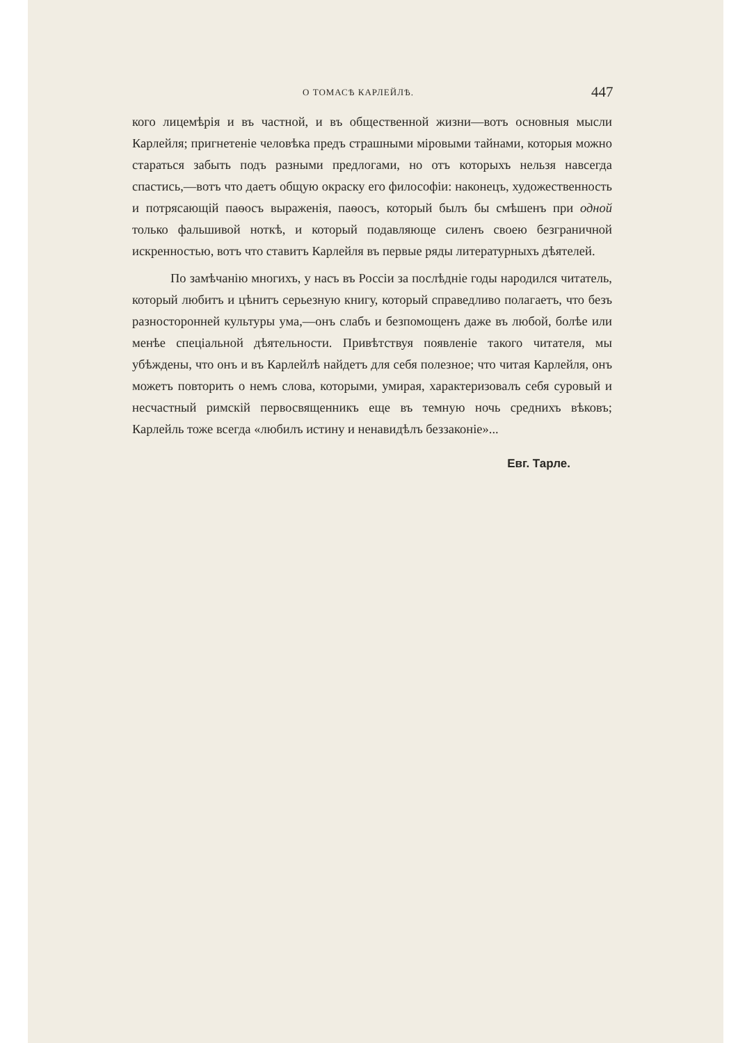О ТОМАСѢ КАРЛЕЙЛѢ. 447
кого лицемѣрія и въ частной, и въ общественной жизни—вотъ основныя мысли Карлейля; пригнетеніе человѣка предъ страшными міровыми тайнами, которыя можно стараться забыть подъ разными предлогами, но отъ которыхъ нельзя навсегда спастись,—вотъ что даетъ общую окраску его философіи: наконецъ, художественность и потрясающій паѳосъ выраженія, паѳосъ, который былъ бы смѣшенъ при одной только фальшивой ноткѣ, и который подавляюще силенъ своею безграничной искренностью, вотъ что ставитъ Карлейля въ первые ряды литературныхъ дѣятелей.
По замѣчанію многихъ, у насъ въ Россіи за послѣдніе годы народился читатель, который любитъ и цѣнитъ серьезную книгу, который справедливо полагаетъ, что безъ разносторонней культуры ума,—онъ слабъ и безпомощенъ даже въ любой, болѣе или менѣе спеціальной дѣятельности. Привѣтствуя появленіе такого читателя, мы убѣждены, что онъ и въ Карлейлѣ найдетъ для себя полезное; что читая Карлейля, онъ можетъ повторить о немъ слова, которыми, умирая, характеризовалъ себя суровый и несчастный римскій первосвященникъ еще въ темную ночь среднихъ вѣковъ; Карлейль тоже всегда «любилъ истину и ненавидѣлъ беззаконіе»...
Евг. Тарле.